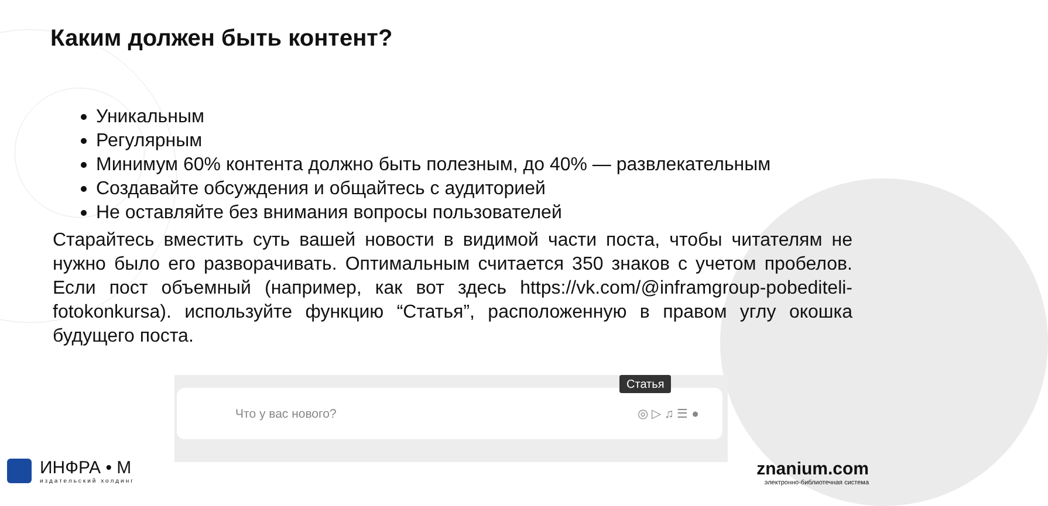Каким должен быть контент?
Уникальным
Регулярным
Минимум 60% контента должно быть полезным, до 40% — развлекательным
Создавайте обсуждения и общайтесь с аудиторией
Не оставляйте без внимания вопросы пользователей
Старайтесь вместить суть вашей новости в видимой части поста, чтобы читателям не нужно было его разворачивать. Оптимальным считается 350 знаков с учетом пробелов. Если пост объемный (например, как вот здесь https://vk.com/@inframgroup-pobediteli-fotokonkursa). используйте функцию “Статья”, расположенную в правом углу окошка будущего поста.
Что у вас нового? ◎ ▷ ♫ ☰ ●
Статья
ИНФРА • М
издательский холдинг
znanium.com
электронно-библиотечная система